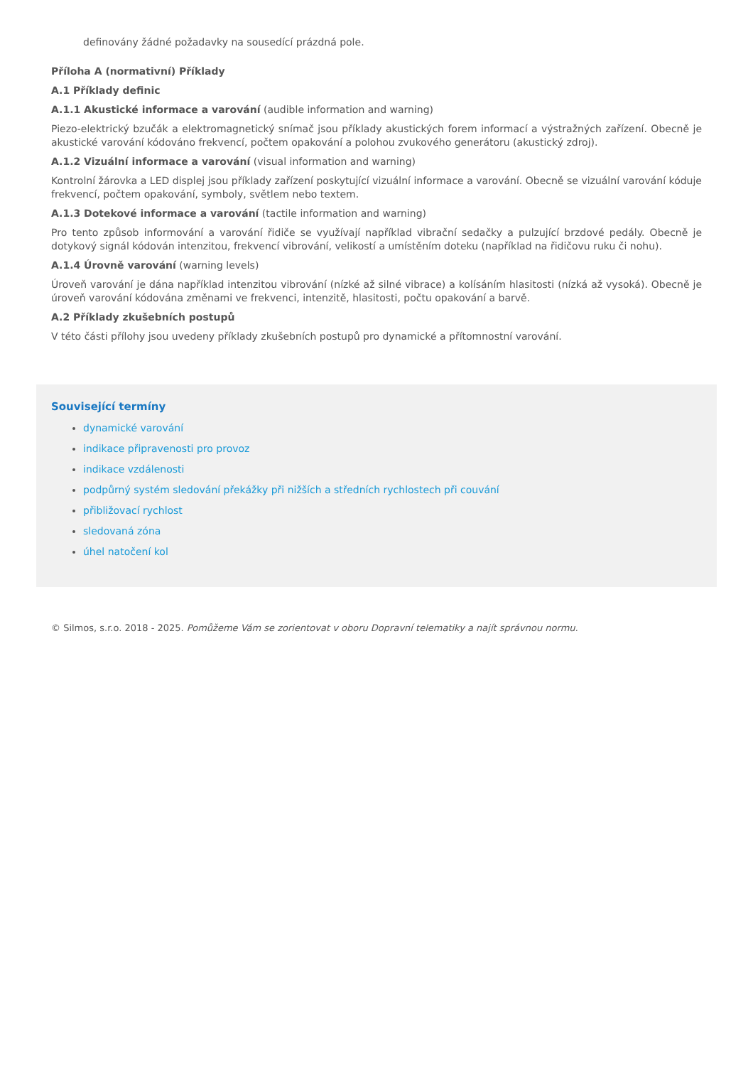definovány žádné požadavky na sousedící prázdná pole.
Příloha A (normativní) Příklady
A.1 Příklady definic
A.1.1 Akustické informace a varování (audible information and warning)
Piezo-elektrický bzučák a elektromagnetický snímač jsou příklady akustických forem informací a výstražných zařízení. Obecně je akustické varování kódováno frekvencí, počtem opakování a polohou zvukového generátoru (akustický zdroj).
A.1.2 Vizuální informace a varování (visual information and warning)
Kontrolní žárovka a LED displej jsou příklady zařízení poskytující vizuální informace a varování. Obecně se vizuální varování kóduje frekvencí, počtem opakování, symboly, světlem nebo textem.
A.1.3 Dotekové informace a varování (tactile information and warning)
Pro tento způsob informování a varování řidiče se využívají například vibrační sedačky a pulzující brzdové pedály. Obecně je dotykový signál kódován intenzitou, frekvencí vibrování, velikostí a umístěním doteku (například na řidičovu ruku či nohu).
A.1.4 Úrovně varování (warning levels)
Úroveň varování je dána například intenzitou vibrování (nízké až silné vibrace) a kolísáním hlasitosti (nízká až vysoká). Obecně je úroveň varování kódována změnami ve frekvenci, intenzitě, hlasitosti, počtu opakování a barvě.
A.2 Příklady zkušebních postupů
V této části přílohy jsou uvedeny příklady zkušebních postupů pro dynamické a přítomnostní varování.
Související termíny
dynamické varování
indikace připravenosti pro provoz
indikace vzdálenosti
podpůrný systém sledování překážky při nižších a středních rychlostech při couvání
přibližovací rychlost
sledovaná zóna
úhel natočení kol
© Silmos, s.r.o. 2018 - 2025. Pomůžeme Vám se zorientovat v oboru Dopravní telematiky a najít správnou normu.